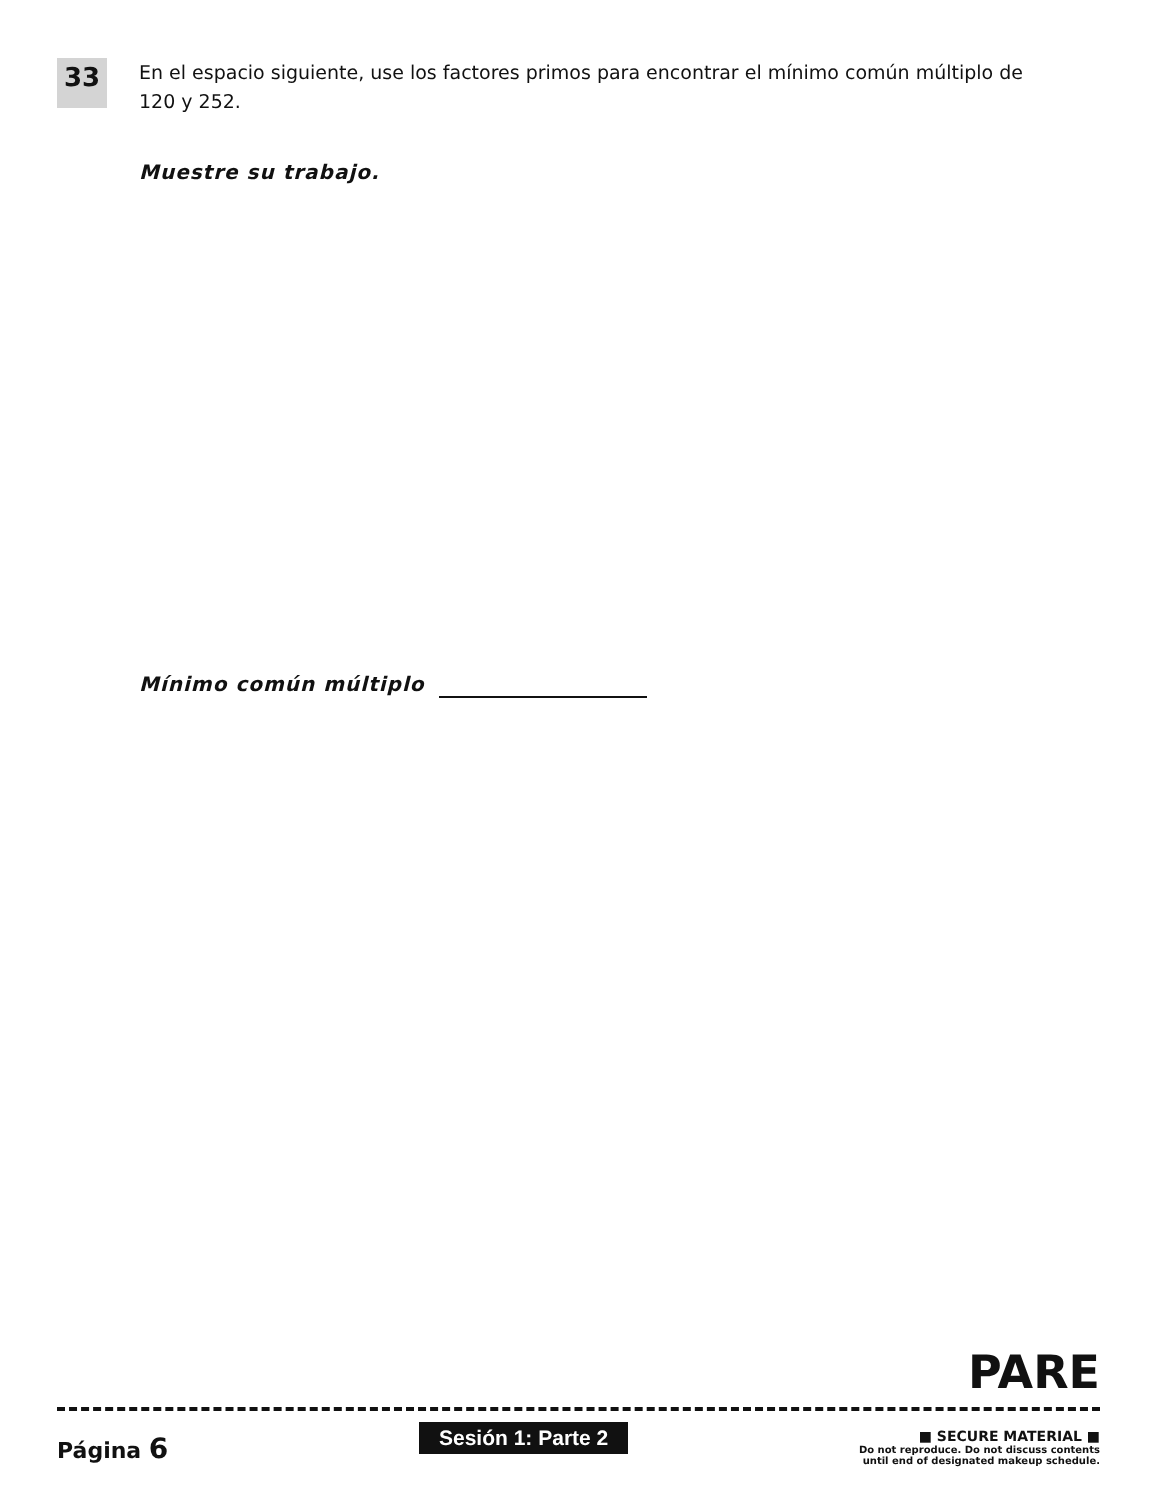33
En el espacio siguiente, use los factores primos para encontrar el mínimo común múltiplo de 120 y 252.
Muestre su trabajo.
Mínimo común múltiplo
PARE
Página 6
Sesión 1: Parte 2
■ SECURE MATERIAL ■
Do not reproduce. Do not discuss contents
until end of designated makeup schedule.